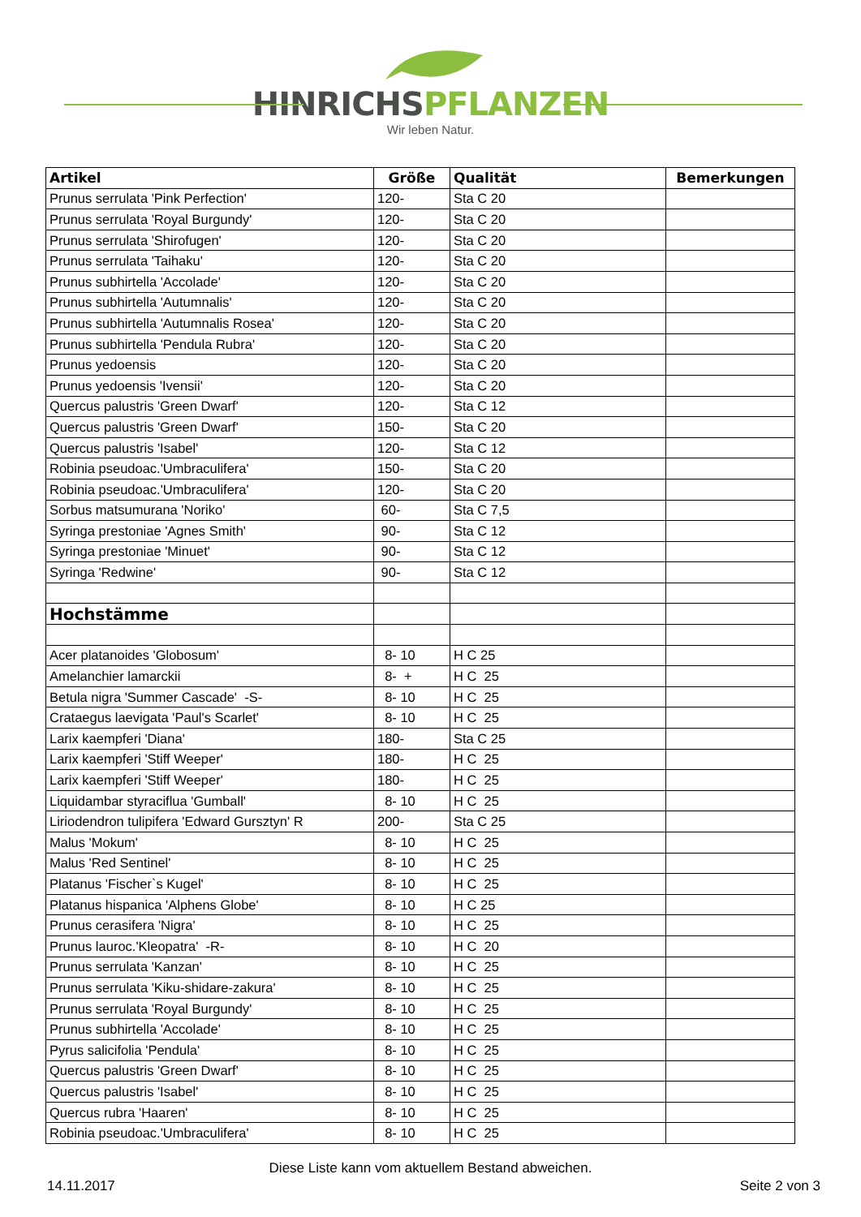HINRICHSPFLANZEN
Wir leben Natur.
| Artikel | Größe | Qualität | Bemerkungen |
| --- | --- | --- | --- |
| Prunus serrulata 'Pink Perfection' | 120- | Sta C 20 | |
| Prunus serrulata 'Royal Burgundy' | 120- | Sta C 20 | |
| Prunus serrulata 'Shirofugen' | 120- | Sta C 20 | |
| Prunus serrulata 'Taihaku' | 120- | Sta C 20 | |
| Prunus subhirtella 'Accolade' | 120- | Sta C 20 | |
| Prunus subhirtella 'Autumnalis' | 120- | Sta C 20 | |
| Prunus subhirtella 'Autumnalis Rosea' | 120- | Sta C 20 | |
| Prunus subhirtella 'Pendula Rubra' | 120- | Sta C 20 | |
| Prunus yedoensis | 120- | Sta C 20 | |
| Prunus yedoensis 'Ivensii' | 120- | Sta C 20 | |
| Quercus palustris 'Green Dwarf' | 120- | Sta C 12 | |
| Quercus palustris 'Green Dwarf' | 150- | Sta C 20 | |
| Quercus palustris 'Isabel' | 120- | Sta C 12 | |
| Robinia pseudoac.'Umbraculifera' | 150- | Sta C 20 | |
| Robinia pseudoac.'Umbraculifera' | 120- | Sta C 20 | |
| Sorbus matsumurana 'Noriko' | 60- | Sta C 7,5 | |
| Syringa prestoniae 'Agnes Smith' | 90- | Sta C 12 | |
| Syringa prestoniae 'Minuet' | 90- | Sta C 12 | |
| Syringa 'Redwine' | 90- | Sta C 12 | |
| Hochstämme | | | |
| Acer platanoides 'Globosum' | 8- 10 | H C 25 | |
| Amelanchier lamarckii | 8- + | H C 25 | |
| Betula nigra 'Summer Cascade' -S- | 8- 10 | H C 25 | |
| Crataegus laevigata 'Paul's Scarlet' | 8- 10 | H C 25 | |
| Larix kaempferi 'Diana' | 180- | Sta C 25 | |
| Larix kaempferi 'Stiff Weeper' | 180- | H C 25 | |
| Larix kaempferi 'Stiff Weeper' | 180- | H C 25 | |
| Liquidambar styraciflua 'Gumball' | 8- 10 | H C 25 | |
| Liriodendron tulipifera 'Edward Gursztyn' R | 200- | Sta C 25 | |
| Malus 'Mokum' | 8- 10 | H C 25 | |
| Malus 'Red Sentinel' | 8- 10 | H C 25 | |
| Platanus 'Fischer`s Kugel' | 8- 10 | H C 25 | |
| Platanus hispanica 'Alphens Globe' | 8- 10 | H C 25 | |
| Prunus cerasifera 'Nigra' | 8- 10 | H C 25 | |
| Prunus lauroc.'Kleopatra' -R- | 8- 10 | H C 20 | |
| Prunus serrulata 'Kanzan' | 8- 10 | H C 25 | |
| Prunus serrulata 'Kiku-shidare-zakura' | 8- 10 | H C 25 | |
| Prunus serrulata 'Royal Burgundy' | 8- 10 | H C 25 | |
| Prunus subhirtella 'Accolade' | 8- 10 | H C 25 | |
| Pyrus salicifolia 'Pendula' | 8- 10 | H C 25 | |
| Quercus palustris 'Green Dwarf' | 8- 10 | H C 25 | |
| Quercus palustris 'Isabel' | 8- 10 | H C 25 | |
| Quercus rubra 'Haaren' | 8- 10 | H C 25 | |
| Robinia pseudoac.'Umbraculifera' | 8- 10 | H C 25 | |
Diese Liste kann vom aktuellem Bestand abweichen.
14.11.2017 Seite 2 von 3